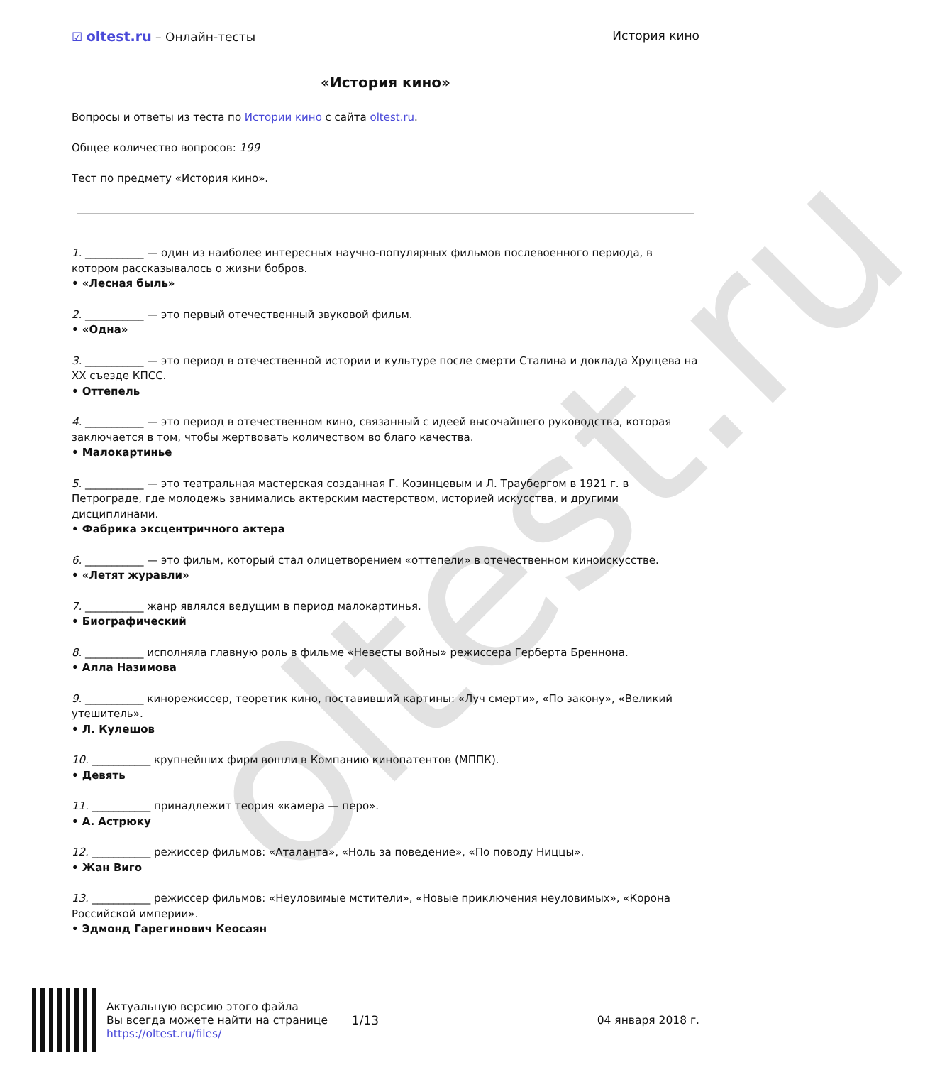oltest.ru
☑ oltest.ru – Онлайн-тесты История кино
«История кино»
Вопросы и ответы из теста по Истории кино с сайта oltest.ru.
Общее количество вопросов: 199
Тест по предмету «История кино».
1. ___________ — один из наиболее интересных научно-популярных фильмов послевоенного периода, в котором рассказывалось о жизни бобров.
• «Лесная быль»
2. ___________ — это первый отечественный звуковой фильм.
• «Одна»
3. ___________ — это период в отечественной истории и культуре после смерти Сталина и доклада Хрущева на XX съезде КПСС.
• Оттепель
4. ___________ — это период в отечественном кино, связанный с идеей высочайшего руководства, которая заключается в том, чтобы жертвовать количеством во благо качества.
• Малокартинье
5. ___________ — это театральная мастерская созданная Г. Козинцевым и Л. Траубергом в 1921 г. в Петрограде, где молодежь занимались актерским мастерством, историей искусства, и другими дисциплинами.
• Фабрика эксцентричного актера
6. ___________ — это фильм, который стал олицетворением «оттепели» в отечественном киноискусстве.
• «Летят журавли»
7. ___________ жанр являлся ведущим в период малокартинья.
• Биографический
8. ___________ исполняла главную роль в фильме «Невесты войны» режиссера Герберта Бреннона.
• Алла Назимова
9. ___________ кинорежиссер, теоретик кино, поставивший картины: «Луч смерти», «По закону», «Великий утешитель».
• Л. Кулешов
10. ___________ крупнейших фирм вошли в Компанию кинопатентов (МППК).
• Девять
11. ___________ принадлежит теория «камера — перо».
• А. Астрюку
12. ___________ режиссер фильмов: «Аталанта», «Ноль за поведение», «По поводу Ниццы».
• Жан Виго
13. ___________ режиссер фильмов: «Неуловимые мстители», «Новые приключения неуловимых», «Корона Российской империи».
• Эдмонд Гарегинович Кеосаян
Актуальную версию этого файла
Вы всегда можете найти на странице
https://oltest.ru/files/
1/13 04 января 2018 г.